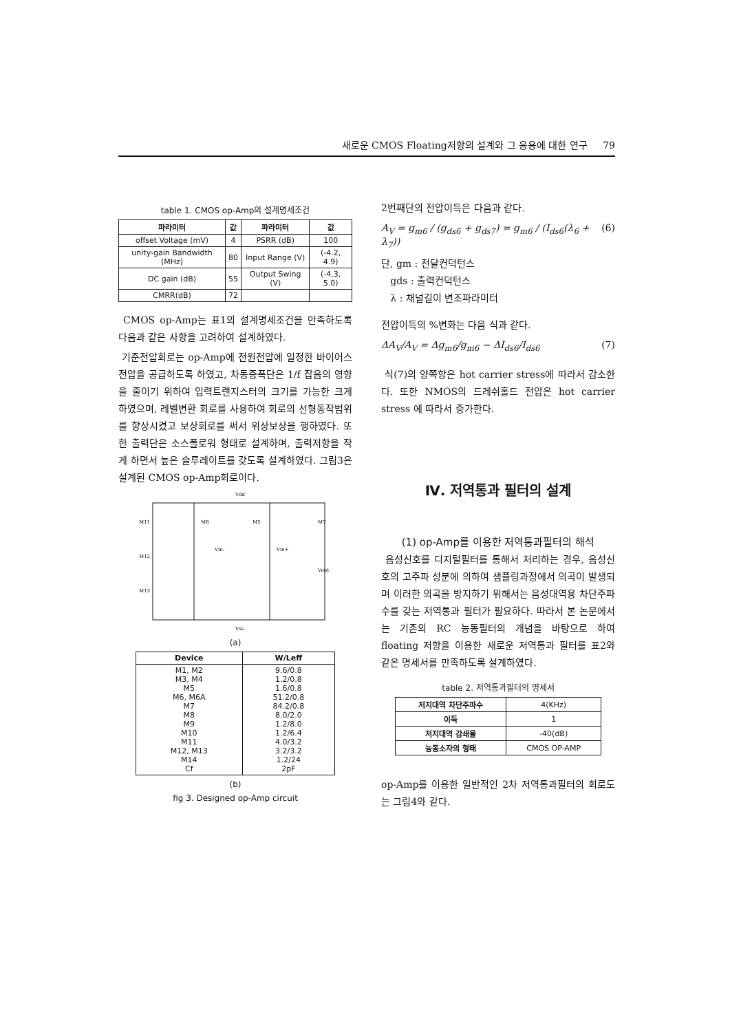새로운 CMOS Floating저항의 설계와 그 응용에 대한 연구 79
table 1. CMOS op-Amp의 설계명세조건
| 파라미터 | 값 | 파라미터 | 값 |
| --- | --- | --- | --- |
| offset Voltage (mV) | 4 | PSRR (dB) | 100 |
| unity-gain Bandwidth (MHz) | 80 | Input Range (V) | (-4.2, 4.9) |
| DC gain (dB) | 55 | Output Swing (V) | (-4.3, 5.0) |
| CMRR(dB) | 72 | | |
CMOS op-Amp는 표1의 설계명세조건을 만족하도록 다음과 같은 사항을 고려하여 설계하였다.
기준전압회로는 op-Amp에 전원전압에 일정한 바이어스 전압을 공급하도록 하였고, 차동증폭단은 1/f 잡음의 영향을 줄이기 위하여 입력트랜지스터의 크기를 가능한 크게 하였으며, 레벨변환 회로를 사용하여 회로의 선형동작범위를 향상시켰고 보상회로를 써서 위상보상을 행하였다. 또한 출력단은 소스폴로워 형태로 설계하며, 출력저항을 작게 하면서 높은 슬루레이트를 갖도록 설계하였다. 그림3은 설계된 CMOS op-Amp회로이다.
Vdd
M11
M12
M13
M8
M5
M7
Vin-
Vin+
Vout
Vss
(a)
| Device | W/Leff |
| --- | --- |
| M1, M2 M3, M4 M5 M6, M6A M7 M8 M9 M10 M11 M12, M13 M14 Cf | 9.6/0.8 1.2/0.8 1.6/0.8 51.2/0.8 84.2/0.8 8.0/2.0 1.2/8.0 1.2/6.4 4.0/3.2 3.2/3.2 1.2/24 2pF |
(b)
fig 3. Designed op-Amp circuit
2번째단의 전압이득은 다음과 같다.
A<sub>V</sub> = g<sub>m6</sub> / (g<sub>ds6</sub> + g<sub>ds7</sub>) = g<sub>m6</sub> / (I<sub>ds6</sub>(λ<sub>6</sub> + λ<sub>7</sub>)) (6)
단, gm : 전달컨덕턴스
gds : 출력컨덕턴스
λ : 채널길이 변조파라미터
전압이득의 %변화는 다음 식과 같다.
ΔA<sub>V</sub>/A<sub>V</sub> = Δg<sub>m6</sub>/g<sub>m6</sub> − ΔI<sub>ds6</sub>/I<sub>ds6</sub> (7)
식(7)의 양쪽항은 hot carrier stress에 따라서 감소한다. 또한 NMOS의 드레쉬홀드 전압은 hot carrier stress 에 따라서 증가한다.
Ⅳ. 저역통과 필터의 설계
(1) op-Amp를 이용한 저역통과필터의 해석
음성신호를 디지털필터를 통해서 처리하는 경우, 음성신호의 고주파 성분에 의하여 샘플링과정에서 의곡이 발생되며 이러한 의곡을 방지하기 위해서는 음성대역용 차단주파수를 갖는 저역통과 필터가 필요하다. 따라서 본 논문에서는 기존의 RC 능동필터의 개념을 바탕으로 하여 floating 저항을 이용한 새로운 저역통과 필터를 표2와 같은 명세서를 만족하도록 설계하였다.
table 2. 저역통과필터의 명세서
| 저지대역 차단주파수 | 4(KHz) |
| 이득 | 1 |
| 저지대역 감쇄율 | -40(dB) |
| 능동소자의 형태 | CMOS OP-AMP |
op-Amp를 이용한 일반적인 2차 저역통과필터의 회로도는 그림4와 같다.